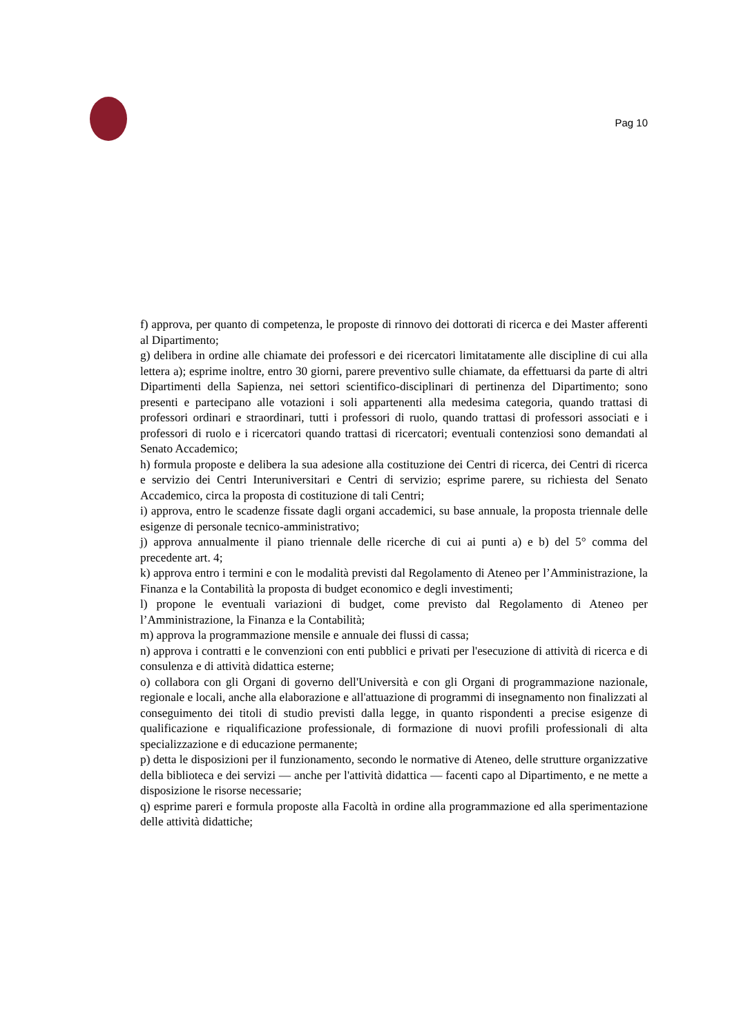Pag 10
f) approva, per quanto di competenza, le proposte di rinnovo dei dottorati di ricerca e dei Master afferenti al Dipartimento;
g) delibera in ordine alle chiamate dei professori e dei ricercatori limitatamente alle discipline di cui alla lettera a); esprime inoltre, entro 30 giorni, parere preventivo sulle chiamate, da effettuarsi da parte di altri Dipartimenti della Sapienza, nei settori scientifico-disciplinari di pertinenza del Dipartimento; sono presenti e partecipano alle votazioni i soli appartenenti alla medesima categoria, quando trattasi di professori ordinari e straordinari, tutti i professori di ruolo, quando trattasi di professori associati e i professori di ruolo e i ricercatori quando trattasi di ricercatori; eventuali contenziosi sono demandati al Senato Accademico;
h) formula proposte e delibera la sua adesione alla costituzione dei Centri di ricerca, dei Centri di ricerca e servizio dei Centri Interuniversitari e Centri di servizio; esprime parere, su richiesta del Senato Accademico, circa la proposta di costituzione di tali Centri;
i) approva, entro le scadenze fissate dagli organi accademici, su base annuale, la proposta triennale delle esigenze di personale tecnico-amministrativo;
j) approva annualmente il piano triennale delle ricerche di cui ai punti a) e b) del 5° comma del precedente art. 4;
k) approva entro i termini e con le modalità previsti dal Regolamento di Ateneo per l’Amministrazione, la Finanza e la Contabilità la proposta di budget economico e degli investimenti;
l) propone le eventuali variazioni di budget, come previsto dal Regolamento di Ateneo per l’Amministrazione, la Finanza e la Contabilità;
m) approva la programmazione mensile e annuale dei flussi di cassa;
n) approva i contratti e le convenzioni con enti pubblici e privati per l'esecuzione di attività di ricerca e di consulenza e di attività didattica esterne;
o) collabora con gli Organi di governo dell'Università e con gli Organi di programmazione nazionale, regionale e locali, anche alla elaborazione e all'attuazione di programmi di insegnamento non finalizzati al conseguimento dei titoli di studio previsti dalla legge, in quanto rispondenti a precise esigenze di qualificazione e riqualificazione professionale, di formazione di nuovi profili professionali di alta specializzazione e di educazione permanente;
p) detta le disposizioni per il funzionamento, secondo le normative di Ateneo, delle strutture organizzative della biblioteca e dei servizi — anche per l'attività didattica — facenti capo al Dipartimento, e ne mette a disposizione le risorse necessarie;
q) esprime pareri e formula proposte alla Facoltà in ordine alla programmazione ed alla sperimentazione delle attività didattiche;